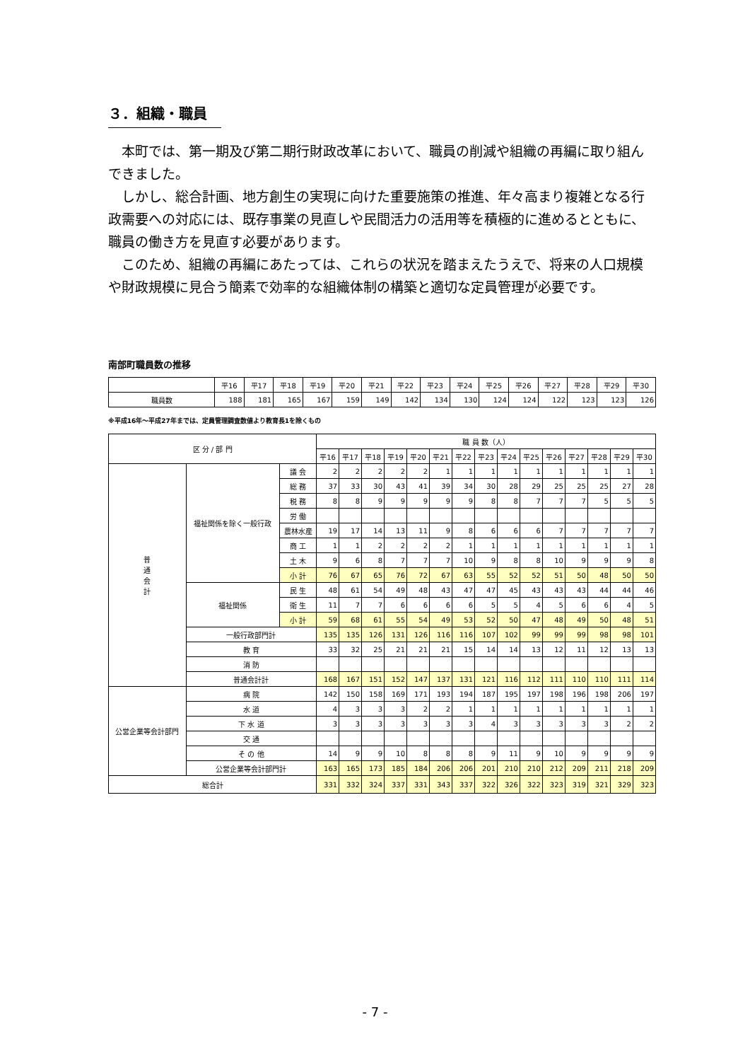３．組織・職員
本町では、第一期及び第二期行財政改革において、職員の削減や組織の再編に取り組んできました。
しかし、総合計画、地方創生の実現に向けた重要施策の推進、年々高まり複雑となる行政需要への対応には、既存事業の見直しや民間活力の活用等を積極的に進めるとともに、職員の働き方を見直す必要があります。
このため、組織の再編にあたっては、これらの状況を踏まえたうえで、将来の人口規模や財政規模に見合う簡素で効率的な組織体制の構築と適切な定員管理が必要です。
南部町職員数の推移
| | 平16 | 平17 | 平18 | 平19 | 平20 | 平21 | 平22 | 平23 | 平24 | 平25 | 平26 | 平27 | 平28 | 平29 | 平30 |
| --- | --- | --- | --- | --- | --- | --- | --- | --- | --- | --- | --- | --- | --- | --- | --- |
| 職員数 | 188 | 181 | 165 | 167 | 159 | 149 | 142 | 134 | 130 | 124 | 124 | 122 | 123 | 123 | 126 |
※平成16年～平成27年までは、定員管理調査数値より教育長1を除くもの
| 区 分 / 部 門 | | | 職 員 数（人） | | | | | | | | | | | | | | |
| --- | --- | --- | --- | --- | --- | --- | --- | --- | --- | --- | --- | --- | --- | --- | --- | --- | --- |
| | | | 平16 | 平17 | 平18 | 平19 | 平20 | 平21 | 平22 | 平23 | 平24 | 平25 | 平26 | 平27 | 平28 | 平29 | 平30 |
| 普 通 会 計 | 福祉関係を除く一般行政 | 議 会 | 2 | 2 | 2 | 2 | 2 | 1 | 1 | 1 | 1 | 1 | 1 | 1 | 1 | 1 | 1 |
| | | 総 務 | 37 | 33 | 30 | 43 | 41 | 39 | 34 | 30 | 28 | 29 | 25 | 25 | 25 | 27 | 28 |
| | | 税 務 | 8 | 8 | 9 | 9 | 9 | 9 | 9 | 8 | 8 | 7 | 7 | 7 | 5 | 5 | 5 |
| | | 労 働 | | | | | | | | | | | | | | | |
| | | 農林水産 | 19 | 17 | 14 | 13 | 11 | 9 | 8 | 6 | 6 | 6 | 7 | 7 | 7 | 7 | 7 |
| | | 商 工 | 1 | 1 | 2 | 2 | 2 | 2 | 1 | 1 | 1 | 1 | 1 | 1 | 1 | 1 | 1 |
| | | 土 木 | 9 | 6 | 8 | 7 | 7 | 7 | 10 | 9 | 8 | 8 | 10 | 9 | 9 | 9 | 8 |
| | | 小 計 | 76 | 67 | 65 | 76 | 72 | 67 | 63 | 55 | 52 | 52 | 51 | 50 | 48 | 50 | 50 |
| | 福祉関係 | 民 生 | 48 | 61 | 54 | 49 | 48 | 43 | 47 | 47 | 45 | 43 | 43 | 43 | 44 | 44 | 46 |
| | | 衛 生 | 11 | 7 | 7 | 6 | 6 | 6 | 6 | 5 | 5 | 4 | 5 | 6 | 6 | 4 | 5 |
| | | 小 計 | 59 | 68 | 61 | 55 | 54 | 49 | 53 | 52 | 50 | 47 | 48 | 49 | 50 | 48 | 51 |
| | 一般行政部門計 | | 135 | 135 | 126 | 131 | 126 | 116 | 116 | 107 | 102 | 99 | 99 | 99 | 98 | 98 | 101 |
| | 教 育 | | 33 | 32 | 25 | 21 | 21 | 21 | 15 | 14 | 14 | 13 | 12 | 11 | 12 | 13 | 13 |
| | 消 防 | | | | | | | | | | | | | | | | |
| | 普通会計計 | | 168 | 167 | 151 | 152 | 147 | 137 | 131 | 121 | 116 | 112 | 111 | 110 | 110 | 111 | 114 |
| 公営企業等会計部門 | 病 院 | | 142 | 150 | 158 | 169 | 171 | 193 | 194 | 187 | 195 | 197 | 198 | 196 | 198 | 206 | 197 |
| | 水 道 | | 4 | 3 | 3 | 3 | 2 | 2 | 1 | 1 | 1 | 1 | 1 | 1 | 1 | 1 | 1 |
| | 下 水 道 | | 3 | 3 | 3 | 3 | 3 | 3 | 3 | 4 | 3 | 3 | 3 | 3 | 3 | 2 | 2 |
| | 交 通 | | | | | | | | | | | | | | | | |
| | そ の 他 | | 14 | 9 | 9 | 10 | 8 | 8 | 8 | 9 | 11 | 9 | 10 | 9 | 9 | 9 | 9 |
| | 公営企業等会計部門計 | | 163 | 165 | 173 | 185 | 184 | 206 | 206 | 201 | 210 | 210 | 212 | 209 | 211 | 218 | 209 |
| 総合計 | | | 331 | 332 | 324 | 337 | 331 | 343 | 337 | 322 | 326 | 322 | 323 | 319 | 321 | 329 | 323 |
- 7 -